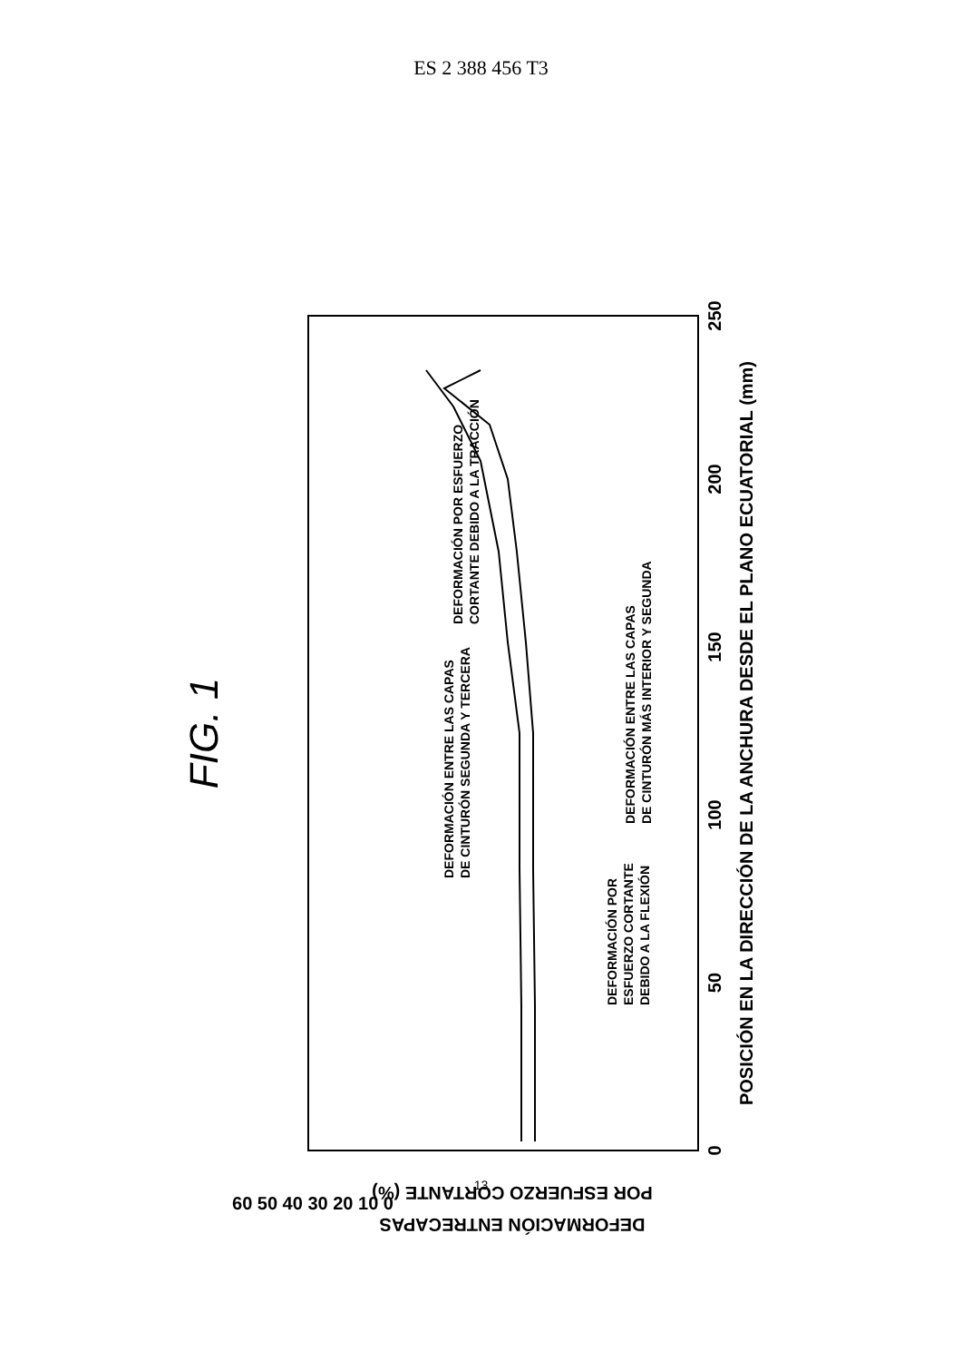ES 2 388 456 T3
FIG. 1
POSICIÓN EN LA DIRECCIÓN DE LA ANCHURA DESDE EL PLANO ECUATORIAL (mm)
0
50
100
150
200
250
DEFORMACIÓN POR
ESFUERZO CORTANTE
DEBIDO A LA FLEXIÓN
DEFORMACIÓN ENTRE LAS CAPAS
DE CINTURÓN SEGUNDA Y TERCERA
DEFORMACIÓN ENTRE LAS CAPAS
DE CINTURÓN MÁS INTERIOR Y SEGUNDA
DEFORMACIÓN POR ESFUERZO
CORTANTE DEBIDO A LA TRACCIÓN
60 50 40 30 20 10 0
DEFORMACIÓN ENTRECAPAS
POR ESFUERZO CORTANTE (%)
13